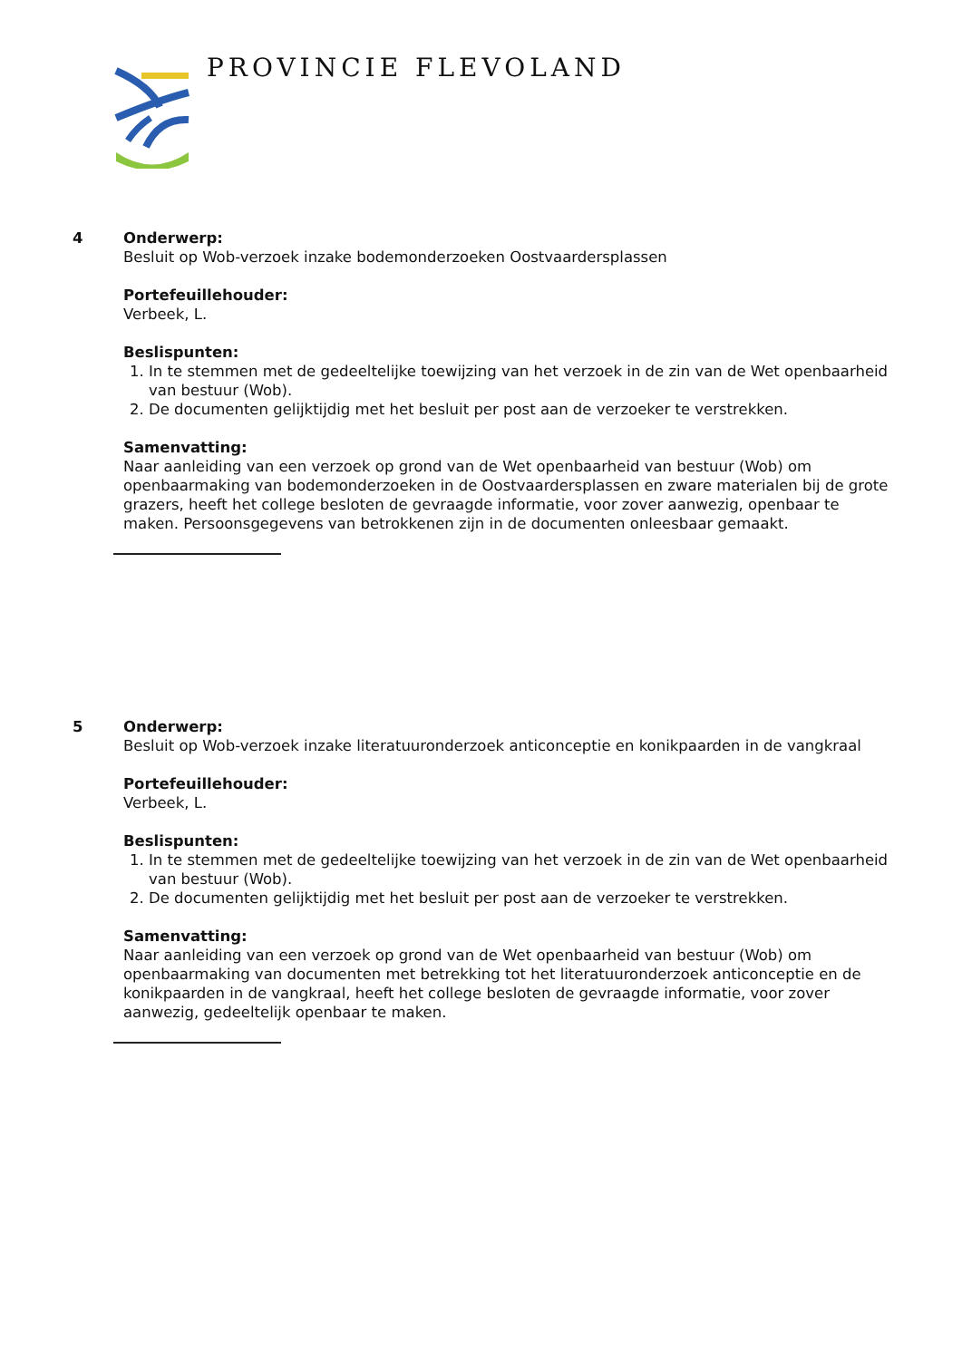PROVINCIE FLEVOLAND
4
Onderwerp:
Besluit op Wob-verzoek inzake bodemonderzoeken Oostvaardersplassen
Portefeuillehouder:
Verbeek, L.
Beslispunten:
1. In te stemmen met de gedeeltelijke toewijzing van het verzoek in de zin van de Wet openbaarheid van bestuur (Wob).
2. De documenten gelijktijdig met het besluit per post aan de verzoeker te verstrekken.
Samenvatting:
Naar aanleiding van een verzoek op grond van de Wet openbaarheid van bestuur (Wob) om openbaarmaking van bodemonderzoeken in de Oostvaardersplassen en zware materialen bij de grote grazers, heeft het college besloten de gevraagde informatie, voor zover aanwezig, openbaar te maken. Persoonsgegevens van betrokkenen zijn in de documenten onleesbaar gemaakt.
5
Onderwerp:
Besluit op Wob-verzoek inzake literatuuronderzoek anticonceptie en konikpaarden in de vangkraal
Portefeuillehouder:
Verbeek, L.
Beslispunten:
1. In te stemmen met de gedeeltelijke toewijzing van het verzoek in de zin van de Wet openbaarheid van bestuur (Wob).
2. De documenten gelijktijdig met het besluit per post aan de verzoeker te verstrekken.
Samenvatting:
Naar aanleiding van een verzoek op grond van de Wet openbaarheid van bestuur (Wob) om openbaarmaking van documenten met betrekking tot het literatuuronderzoek anticonceptie en de konikpaarden in de vangkraal, heeft het college besloten de gevraagde informatie, voor zover aanwezig, gedeeltelijk openbaar te maken.